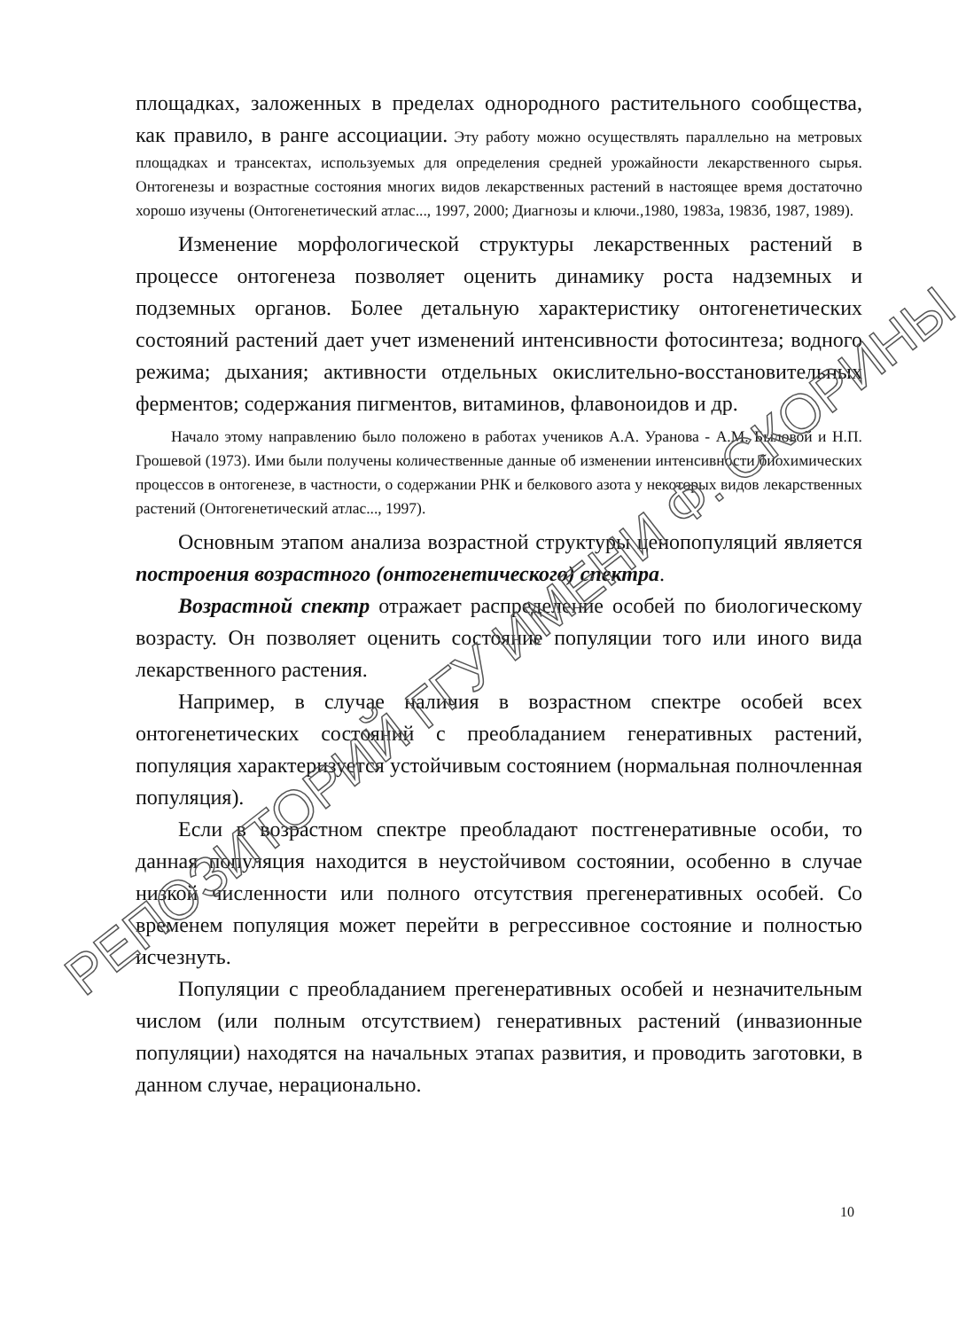площадках, заложенных в пределах однородного растительного сообщества, как правило, в ранге ассоциации. Эту работу можно осуществлять параллельно на метровых площадках и трансектах, используемых для определения средней урожайности лекарственного сырья. Онтогенезы и возрастные состояния многих видов лекарственных растений в настоящее время достаточно хорошо изучены (Онтогенетический атлас..., 1997, 2000; Диагнозы и ключи.,1980, 1983а, 1983б, 1987, 1989).
Изменение морфологической структуры лекарственных растений в процессе онтогенеза позволяет оценить динамику роста надземных и подземных органов. Более детальную характеристику онтогенетических состояний растений дает учет изменений интенсивности фотосинтеза; водного режима; дыхания; активности отдельных окислительно-восстановительных ферментов; содержания пигментов, витаминов, флавоноидов и др.
Начало этому направлению было положено в работах учеников А.А. Уранова - А.М. Быловой и Н.П. Грошевой (1973). Ими были получены количественные данные об изменении интенсивности биохимических процессов в онтогенезе, в частности, о содержании РНК и белкового азота у некоторых видов лекарственных растений (Онтогенетический атлас..., 1997).
Основным этапом анализа возрастной структуры ценопопуляций является построения возрастного (онтогенетического) спектра.
Возрастной спектр отражает распределение особей по биологическому возрасту. Он позволяет оценить состояние популяции того или иного вида лекарственного растения.
Например, в случае наличия в возрастном спектре особей всех онтогенетических состояний с преобладанием генеративных растений, популяция характеризуется устойчивым состоянием (нормальная полночленная популяция).
Если в возрастном спектре преобладают постгенеративные особи, то данная популяция находится в неустойчивом состоянии, особенно в случае низкой численности или полного отсутствия прегенеративных особей. Со временем популяция может перейти в регрессивное состояние и полностью исчезнуть.
Популяции с преобладанием прегенеративных особей и незначительным числом (или полным отсутствием) генеративных растений (инвазионные популяции) находятся на начальных этапах развития, и проводить заготовки, в данном случае, нерационально.
10
РЕПОЗИТОРИЙ ГГУ ИМЕНИ Ф. СКОРИНЫ